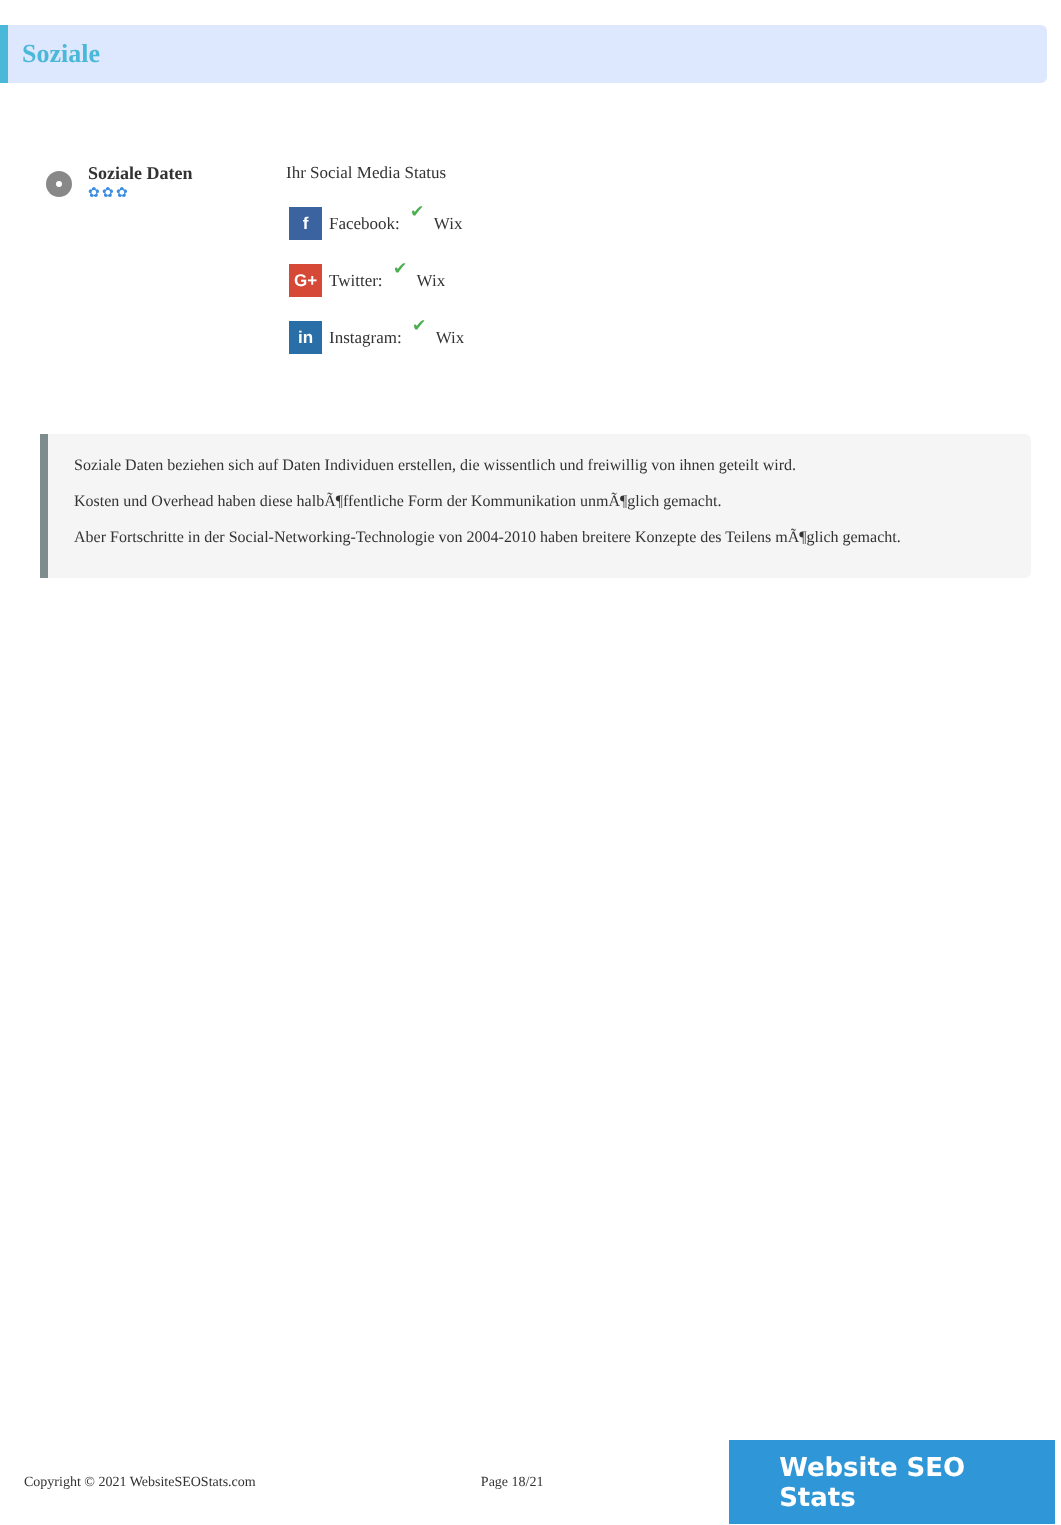Soziale
Soziale Daten
✿✿✿
Ihr Social Media Status
f Facebook: ✔ Wix
G+ Twitter: ✔ Wix
in Instagram: ✔ Wix
Soziale Daten beziehen sich auf Daten Individuen erstellen, die wissentlich und freiwillig von ihnen geteilt wird.
Kosten und Overhead haben diese halbÃ¶ffentliche Form der Kommunikation unmÃ¶glich gemacht.
Aber Fortschritte in der Social-Networking-Technologie von 2004-2010 haben breitere Konzepte des Teilens mÃ¶glich gemacht.
Copyright © 2021 WebsiteSEOStats.com Page 18/21 Website SEO Stats